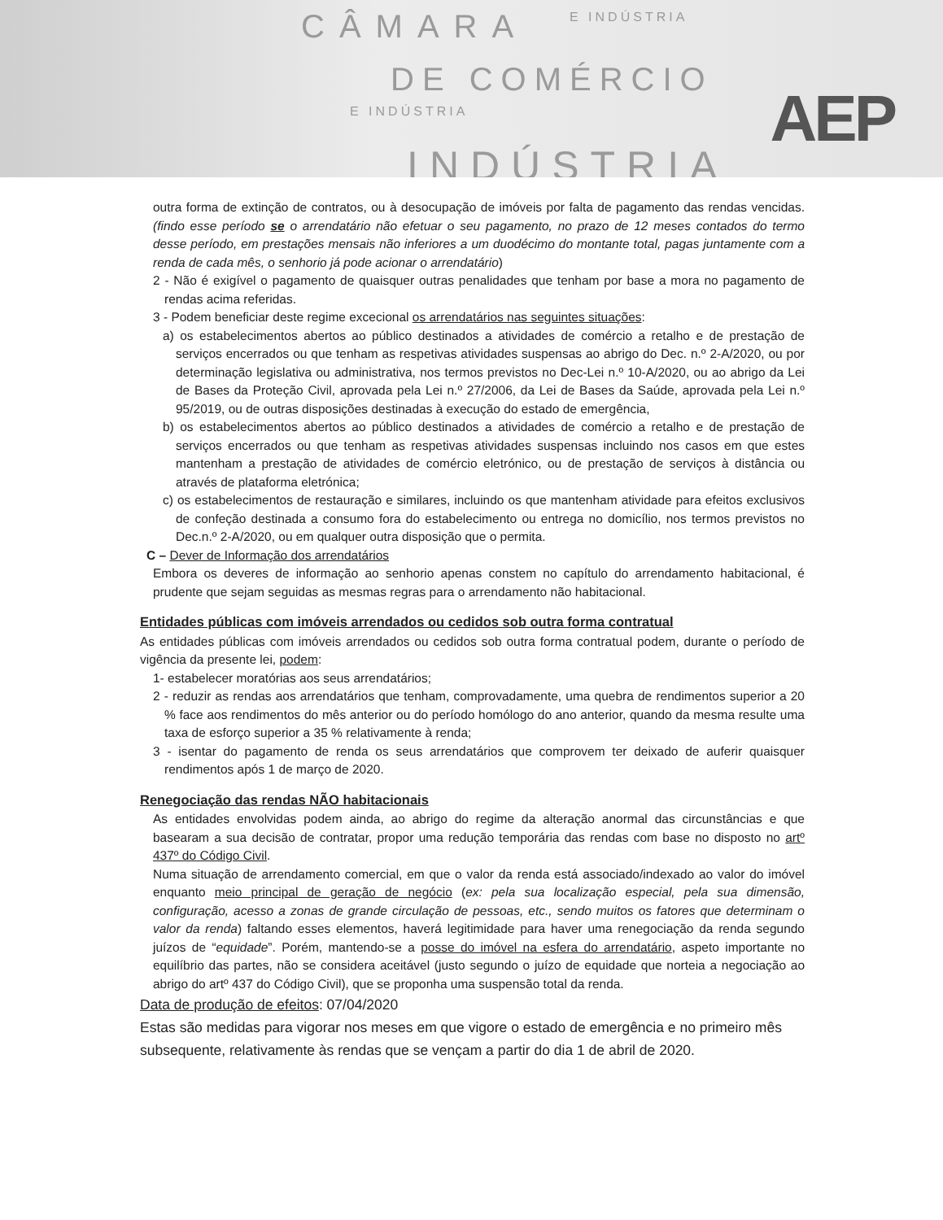CÂMARA E INDÚSTRIA
DE COMÉRCIO
E INDÚSTRIA
INDÚSTRIA
AEP
outra forma de extinção de contratos, ou à desocupação de imóveis por falta de pagamento das rendas vencidas. (findo esse período se o arrendatário não efetuar o seu pagamento, no prazo de 12 meses contados do termo desse período, em prestações mensais não inferiores a um duodécimo do montante total, pagas juntamente com a renda de cada mês, o senhorio já pode acionar o arrendatário)
2 - Não é exigível o pagamento de quaisquer outras penalidades que tenham por base a mora no pagamento de rendas acima referidas.
3 - Podem beneficiar deste regime excecional os arrendatários nas seguintes situações:
a) os estabelecimentos abertos ao público destinados a atividades de comércio a retalho e de prestação de serviços encerrados ou que tenham as respetivas atividades suspensas ao abrigo do Dec. n.º 2-A/2020, ou por determinação legislativa ou administrativa, nos termos previstos no Dec-Lei n.º 10-A/2020, ou ao abrigo da Lei de Bases da Proteção Civil, aprovada pela Lei n.º 27/2006, da Lei de Bases da Saúde, aprovada pela Lei n.º 95/2019, ou de outras disposições destinadas à execução do estado de emergência,
b) os estabelecimentos abertos ao público destinados a atividades de comércio a retalho e de prestação de serviços encerrados ou que tenham as respetivas atividades suspensas incluindo nos casos em que estes mantenham a prestação de atividades de comércio eletrónico, ou de prestação de serviços à distância ou através de plataforma eletrónica;
c) os estabelecimentos de restauração e similares, incluindo os que mantenham atividade para efeitos exclusivos de confeção destinada a consumo fora do estabelecimento ou entrega no domicílio, nos termos previstos no Dec.n.º 2-A/2020, ou em qualquer outra disposição que o permita.
C – Dever de Informação dos arrendatários
Embora os deveres de informação ao senhorio apenas constem no capítulo do arrendamento habitacional, é prudente que sejam seguidas as mesmas regras para o arrendamento não habitacional.
Entidades públicas com imóveis arrendados ou cedidos sob outra forma contratual
As entidades públicas com imóveis arrendados ou cedidos sob outra forma contratual podem, durante o período de vigência da presente lei, podem:
1- estabelecer moratórias aos seus arrendatários;
2 - reduzir as rendas aos arrendatários que tenham, comprovadamente, uma quebra de rendimentos superior a 20 % face aos rendimentos do mês anterior ou do período homólogo do ano anterior, quando da mesma resulte uma taxa de esforço superior a 35 % relativamente à renda;
3 - isentar do pagamento de renda os seus arrendatários que comprovem ter deixado de auferir quaisquer rendimentos após 1 de março de 2020.
Renegociação das rendas NÃO habitacionais
As entidades envolvidas podem ainda, ao abrigo do regime da alteração anormal das circunstâncias e que basearam a sua decisão de contratar, propor uma redução temporária das rendas com base no disposto no artº 437º do Código Civil.
Numa situação de arrendamento comercial, em que o valor da renda está associado/indexado ao valor do imóvel enquanto meio principal de geração de negócio (ex: pela sua localização especial, pela sua dimensão, configuração, acesso a zonas de grande circulação de pessoas, etc., sendo muitos os fatores que determinam o valor da renda) faltando esses elementos, haverá legitimidade para haver uma renegociação da renda segundo juízos de “equidade”. Porém, mantendo-se a posse do imóvel na esfera do arrendatário, aspeto importante no equilíbrio das partes, não se considera aceitável (justo segundo o juízo de equidade que norteia a negociação ao abrigo do artº 437 do Código Civil), que se proponha uma suspensão total da renda.
Data de produção de efeitos: 07/04/2020
Estas são medidas para vigorar nos meses em que vigore o estado de emergência e no primeiro mês subsequente, relativamente às rendas que se vençam a partir do dia 1 de abril de 2020.